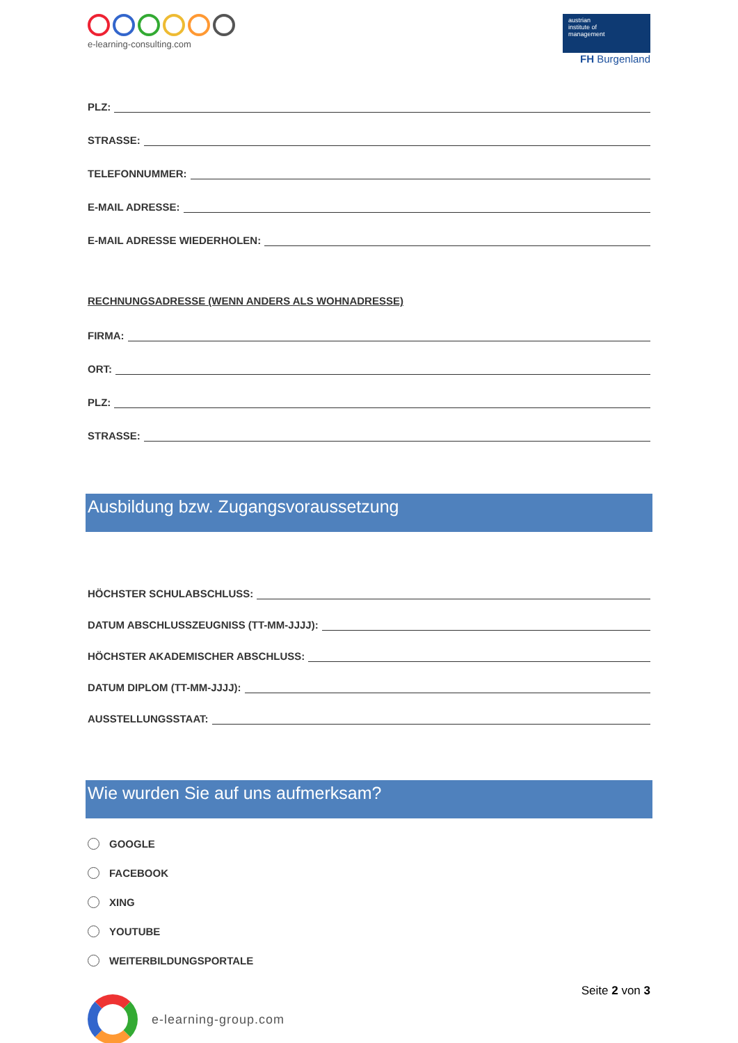e-learning-consulting.com
austrian
institute of
management
FH Burgenland
PLZ:
STRASSE:
TELEFONNUMMER:
E-MAIL ADRESSE:
E-MAIL ADRESSE WIEDERHOLEN:
RECHNUNGSADRESSE (WENN ANDERS ALS WOHNADRESSE)
FIRMA:
ORT:
PLZ:
STRASSE:
Ausbildung bzw. Zugangsvoraussetzung
HÖCHSTER SCHULABSCHLUSS:
DATUM ABSCHLUSSZEUGNISS (TT-MM-JJJJ):
HÖCHSTER AKADEMISCHER ABSCHLUSS:
DATUM DIPLOM (TT-MM-JJJJ):
AUSSTELLUNGSSTAAT:
Wie wurden Sie auf uns aufmerksam?
GOOGLE
FACEBOOK
XING
YOUTUBE
WEITERBILDUNGSPORTALE
Seite 2 von 3
e-learning-group.com